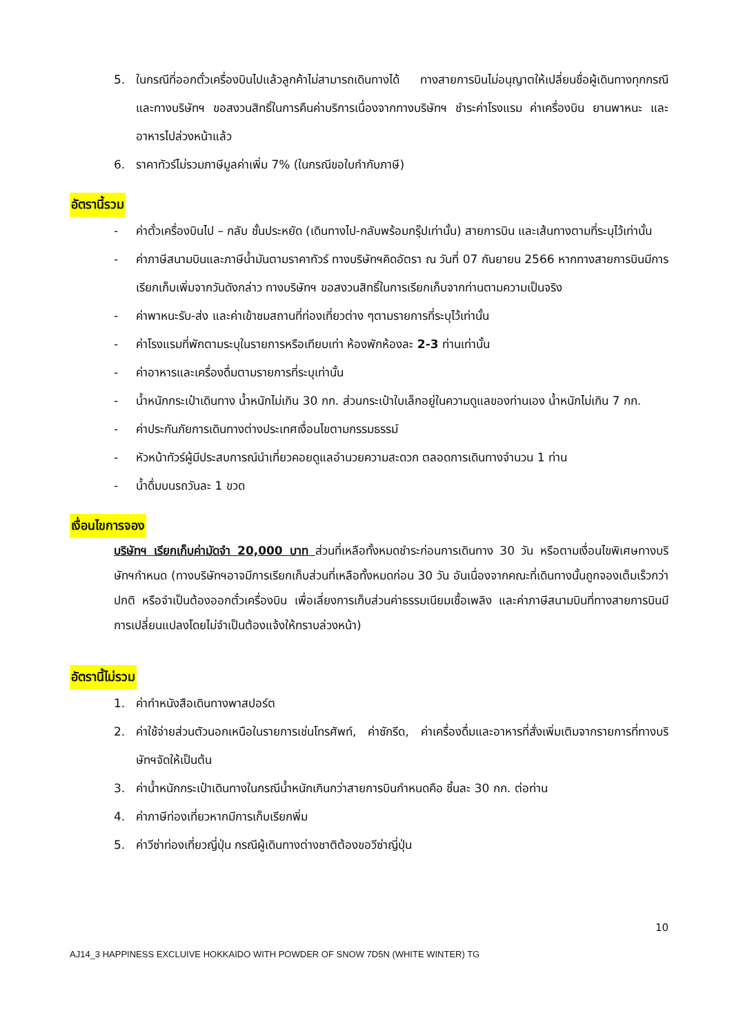5. ในกรณีที่ออกตั๋วเครื่องบินไปแล้วลูกค้าไม่สามารถเดินทางได้ ทางสายการบินไม่อนุญาตให้เปลี่ยนชื่อผู้เดินทางทุกกรณี และทางบริษัทฯ ขอสงวนสิทธิ์ในการคืนค่าบริการเนื่องจากทางบริษัทฯ ชำระค่าโรงแรม ค่าเครื่องบิน ยานพาหนะ และอาหารไปล่วงหน้าแล้ว
6. ราคาทัวร์ไม่รวมภาษีมูลค่าเพิ่ม 7% (ในกรณีขอใบกำกับภาษี)
อัตรานี้รวม
- ค่าตั๋วเครื่องบินไป – กลับ ชั้นประหยัด (เดินทางไป-กลับพร้อมกรุ๊ปเท่านั้น) สายการบิน และเส้นทางตามที่ระบุไว้เท่านั้น
- ค่าภาษีสนามบินและภาษีน้ำมันตามราคาทัวร์ ทางบริษัทฯคิดอัตรา ณ วันที่ 07 กันยายน 2566 หากทางสายการบินมีการเรียกเก็บเพิ่มจากวันดังกล่าว ทางบริษัทฯ ขอสงวนสิทธิ์ในการเรียกเก็บจากท่านตามความเป็นจริง
- ค่าพาหนะรับ-ส่ง และค่าเข้าชมสถานที่ท่องเที่ยวต่าง ๆตามรายการที่ระบุไว้เท่านั้น
- ค่าโรงแรมที่พักตามระบุในรายการหรือเทียบเท่า ห้องพักห้องละ 2-3 ท่านเท่านั้น
- ค่าอาหารและเครื่องดื่มตามรายการที่ระบุเท่านั้น
- น้ำหนักกระเป๋าเดินทาง น้ำหนักไม่เกิน 30 กก. ส่วนกระเป๋าใบเล็กอยู่ในความดูแลของท่านเอง น้ำหนักไม่เกิน 7 กก.
- ค่าประกันภัยการเดินทางต่างประเทศเงื่อนไขตามกรรมธรรม์
- หัวหน้าทัวร์ผู้มีประสบการณ์นำเที่ยวคอยดูแลอำนวยความสะดวก ตลอดการเดินทางจำนวน 1 ท่าน
- น้ำดื่มบนรถวันละ 1 ขวด
เงื่อนไขการจอง
บริษัทฯ เรียกเก็บค่ามัดจำ 20,000 บาท ส่วนที่เหลือทั้งหมดชำระก่อนการเดินทาง 30 วัน หรือตามเงื่อนไขพิเศษทางบริษัทฯกำหนด (ทางบริษัทฯอาจมีการเรียกเก็บส่วนที่เหลือทั้งหมดก่อน 30 วัน อันเนื่องจากคณะที่เดินทางนั้นถูกจองเต็มเร็วกว่าปกติ หรือจำเป็นต้องออกตั๋วเครื่องบิน เพื่อเลี่ยงการเก็บส่วนค่าธรรมเนียมเชื้อเพลิง และค่าภาษีสนามบินที่ทางสายการบินมีการเปลี่ยนแปลงโดยไม่จำเป็นต้องแจ้งให้ทราบล่วงหน้า)
อัตรานี้ไม่รวม
1. ค่าทำหนังสือเดินทางพาสปอร์ต
2. ค่าใช้จ่ายส่วนตัวนอกเหนือในรายการเช่นโทรศัพท์, ค่าซักรีด, ค่าเครื่องดื่มและอาหารที่สั่งเพิ่มเติมจากรายการที่ทางบริษัทฯจัดให้เป็นต้น
3. ค่าน้ำหนักกระเป๋าเดินทางในกรณีน้ำหนักเกินกว่าสายการบินกำหนดคือ ชิ้นละ 30 กก. ต่อท่าน
4. ค่าภาษีท่องเที่ยวหากมีการเก็บเรียกพิ่ม
5. ค่าวีซ่าท่องเที่ยวญี่ปุ่น กรณีผู้เดินทางต่างชาติต้องขอวีซ่าญี่ปุ่น
10
AJ14_3 HAPPINESS EXCLUIVE HOKKAIDO WITH POWDER OF SNOW 7D5N (WHITE WINTER) TG